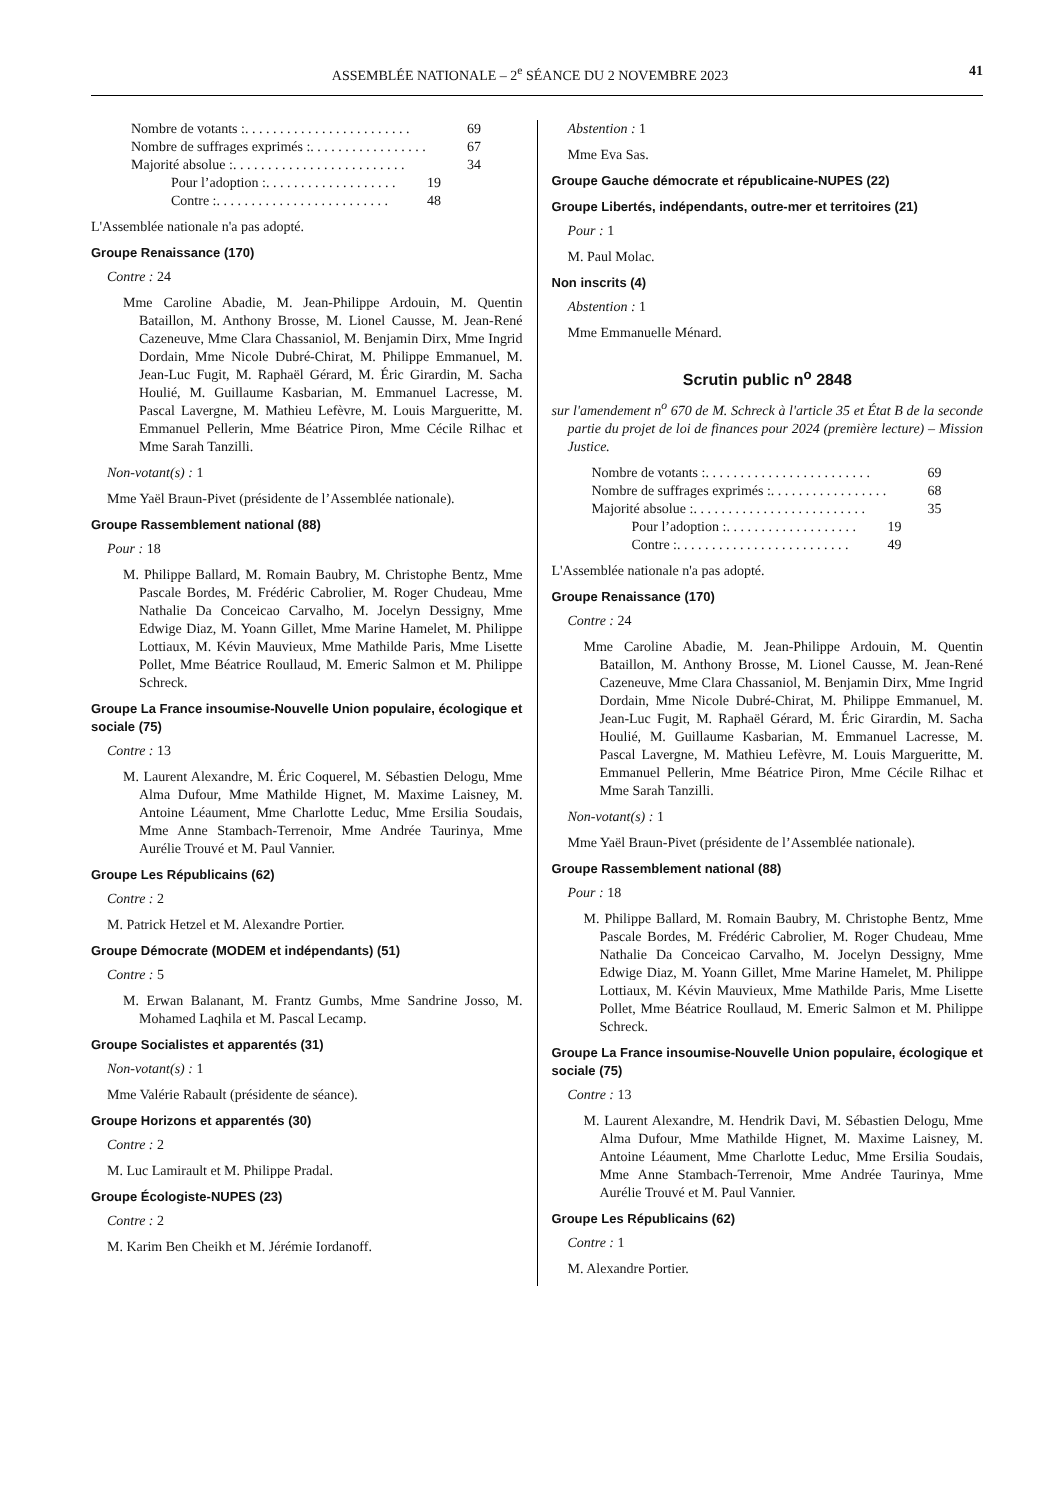ASSEMBLÉE NATIONALE – 2<sup>e</sup> SÉANCE DU 2 NOVEMBRE 2023 41
Nombre de votants : . . . . . . . . . . . . . . . . . . . . . . . . 69
Nombre de suffrages exprimés : . . . . . . . . . . . . . . . . . 67
Majorité absolue : . . . . . . . . . . . . . . . . . . . . . . . . . 34
Pour l’adoption : . . . . . . . . . . . . . . . . . . . 19
Contre : . . . . . . . . . . . . . . . . . . . . . . . . . 48
L'Assemblée nationale n'a pas adopté.
Groupe Renaissance (170)
Contre : 24
Mme Caroline Abadie, M. Jean-Philippe Ardouin, M. Quentin Bataillon, M. Anthony Brosse, M. Lionel Causse, M. Jean-René Cazeneuve, Mme Clara Chassaniol, M. Benjamin Dirx, Mme Ingrid Dordain, Mme Nicole Dubré-Chirat, M. Philippe Emmanuel, M. Jean-Luc Fugit, M. Raphaël Gérard, M. Éric Girardin, M. Sacha Houlié, M. Guillaume Kasbarian, M. Emmanuel Lacresse, M. Pascal Lavergne, M. Mathieu Lefèvre, M. Louis Margueritte, M. Emmanuel Pellerin, Mme Béatrice Piron, Mme Cécile Rilhac et Mme Sarah Tanzilli.
Non-votant(s) : 1
Mme Yaël Braun-Pivet (présidente de l’Assemblée nationale).
Groupe Rassemblement national (88)
Pour : 18
M. Philippe Ballard, M. Romain Baubry, M. Christophe Bentz, Mme Pascale Bordes, M. Frédéric Cabrolier, M. Roger Chudeau, Mme Nathalie Da Conceicao Carvalho, M. Jocelyn Dessigny, Mme Edwige Diaz, M. Yoann Gillet, Mme Marine Hamelet, M. Philippe Lottiaux, M. Kévin Mauvieux, Mme Mathilde Paris, Mme Lisette Pollet, Mme Béatrice Roullaud, M. Emeric Salmon et M. Philippe Schreck.
Groupe La France insoumise-Nouvelle Union populaire, écologique et sociale (75)
Contre : 13
M. Laurent Alexandre, M. Éric Coquerel, M. Sébastien Delogu, Mme Alma Dufour, Mme Mathilde Hignet, M. Maxime Laisney, M. Antoine Léaument, Mme Charlotte Leduc, Mme Ersilia Soudais, Mme Anne Stambach-Terrenoir, Mme Andrée Taurinya, Mme Aurélie Trouvé et M. Paul Vannier.
Groupe Les Républicains (62)
Contre : 2
M. Patrick Hetzel et M. Alexandre Portier.
Groupe Démocrate (MODEM et indépendants) (51)
Contre : 5
M. Erwan Balanant, M. Frantz Gumbs, Mme Sandrine Josso, M. Mohamed Laqhila et M. Pascal Lecamp.
Groupe Socialistes et apparentés (31)
Non-votant(s) : 1
Mme Valérie Rabault (présidente de séance).
Groupe Horizons et apparentés (30)
Contre : 2
M. Luc Lamirault et M. Philippe Pradal.
Groupe Écologiste-NUPES (23)
Contre : 2
M. Karim Ben Cheikh et M. Jérémie Iordanoff.
Abstention : 1
Mme Eva Sas.
Groupe Gauche démocrate et républicaine-NUPES (22)
Groupe Libertés, indépendants, outre-mer et territoires (21)
Pour : 1
M. Paul Molac.
Non inscrits (4)
Abstention : 1
Mme Emmanuelle Ménard.
Scrutin public n<sup>o</sup> 2848
sur l'amendement n<sup>o</sup> 670 de M. Schreck à l'article 35 et État B de la seconde partie du projet de loi de finances pour 2024 (première lecture) – Mission Justice.
Nombre de votants : . . . . . . . . . . . . . . . . . . . . . . . . 69
Nombre de suffrages exprimés : . . . . . . . . . . . . . . . . . 68
Majorité absolue : . . . . . . . . . . . . . . . . . . . . . . . . . 35
Pour l’adoption : . . . . . . . . . . . . . . . . . . . 19
Contre : . . . . . . . . . . . . . . . . . . . . . . . . . 49
L'Assemblée nationale n'a pas adopté.
Groupe Renaissance (170)
Contre : 24
Mme Caroline Abadie, M. Jean-Philippe Ardouin, M. Quentin Bataillon, M. Anthony Brosse, M. Lionel Causse, M. Jean-René Cazeneuve, Mme Clara Chassaniol, M. Benjamin Dirx, Mme Ingrid Dordain, Mme Nicole Dubré-Chirat, M. Philippe Emmanuel, M. Jean-Luc Fugit, M. Raphaël Gérard, M. Éric Girardin, M. Sacha Houlié, M. Guillaume Kasbarian, M. Emmanuel Lacresse, M. Pascal Lavergne, M. Mathieu Lefèvre, M. Louis Margueritte, M. Emmanuel Pellerin, Mme Béatrice Piron, Mme Cécile Rilhac et Mme Sarah Tanzilli.
Non-votant(s) : 1
Mme Yaël Braun-Pivet (présidente de l’Assemblée nationale).
Groupe Rassemblement national (88)
Pour : 18
M. Philippe Ballard, M. Romain Baubry, M. Christophe Bentz, Mme Pascale Bordes, M. Frédéric Cabrolier, M. Roger Chudeau, Mme Nathalie Da Conceicao Carvalho, M. Jocelyn Dessigny, Mme Edwige Diaz, M. Yoann Gillet, Mme Marine Hamelet, M. Philippe Lottiaux, M. Kévin Mauvieux, Mme Mathilde Paris, Mme Lisette Pollet, Mme Béatrice Roullaud, M. Emeric Salmon et M. Philippe Schreck.
Groupe La France insoumise-Nouvelle Union populaire, écologique et sociale (75)
Contre : 13
M. Laurent Alexandre, M. Hendrik Davi, M. Sébastien Delogu, Mme Alma Dufour, Mme Mathilde Hignet, M. Maxime Laisney, M. Antoine Léaument, Mme Charlotte Leduc, Mme Ersilia Soudais, Mme Anne Stambach-Terrenoir, Mme Andrée Taurinya, Mme Aurélie Trouvé et M. Paul Vannier.
Groupe Les Républicains (62)
Contre : 1
M. Alexandre Portier.